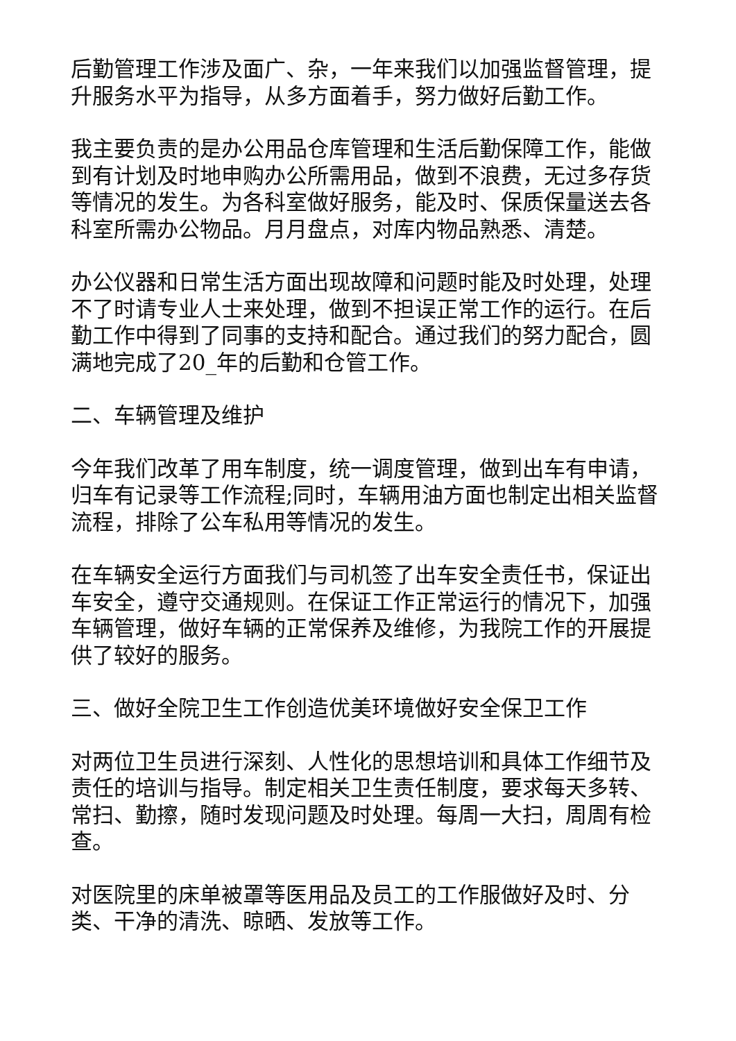后勤管理工作涉及面广、杂，一年来我们以加强监督管理，提升服务水平为指导，从多方面着手，努力做好后勤工作。
我主要负责的是办公用品仓库管理和生活后勤保障工作，能做到有计划及时地申购办公所需用品，做到不浪费，无过多存货等情况的发生。为各科室做好服务，能及时、保质保量送去各科室所需办公物品。月月盘点，对库内物品熟悉、清楚。
办公仪器和日常生活方面出现故障和问题时能及时处理，处理不了时请专业人士来处理，做到不担误正常工作的运行。在后勤工作中得到了同事的支持和配合。通过我们的努力配合，圆满地完成了20_年的后勤和仓管工作。
二、车辆管理及维护
今年我们改革了用车制度，统一调度管理，做到出车有申请，归车有记录等工作流程;同时，车辆用油方面也制定出相关监督流程，排除了公车私用等情况的发生。
在车辆安全运行方面我们与司机签了出车安全责任书，保证出车安全，遵守交通规则。在保证工作正常运行的情况下，加强车辆管理，做好车辆的正常保养及维修，为我院工作的开展提供了较好的服务。
三、做好全院卫生工作创造优美环境做好安全保卫工作
对两位卫生员进行深刻、人性化的思想培训和具体工作细节及责任的培训与指导。制定相关卫生责任制度，要求每天多转、常扫、勤擦，随时发现问题及时处理。每周一大扫，周周有检查。
对医院里的床单被罩等医用品及员工的工作服做好及时、分类、干净的清洗、晾晒、发放等工作。